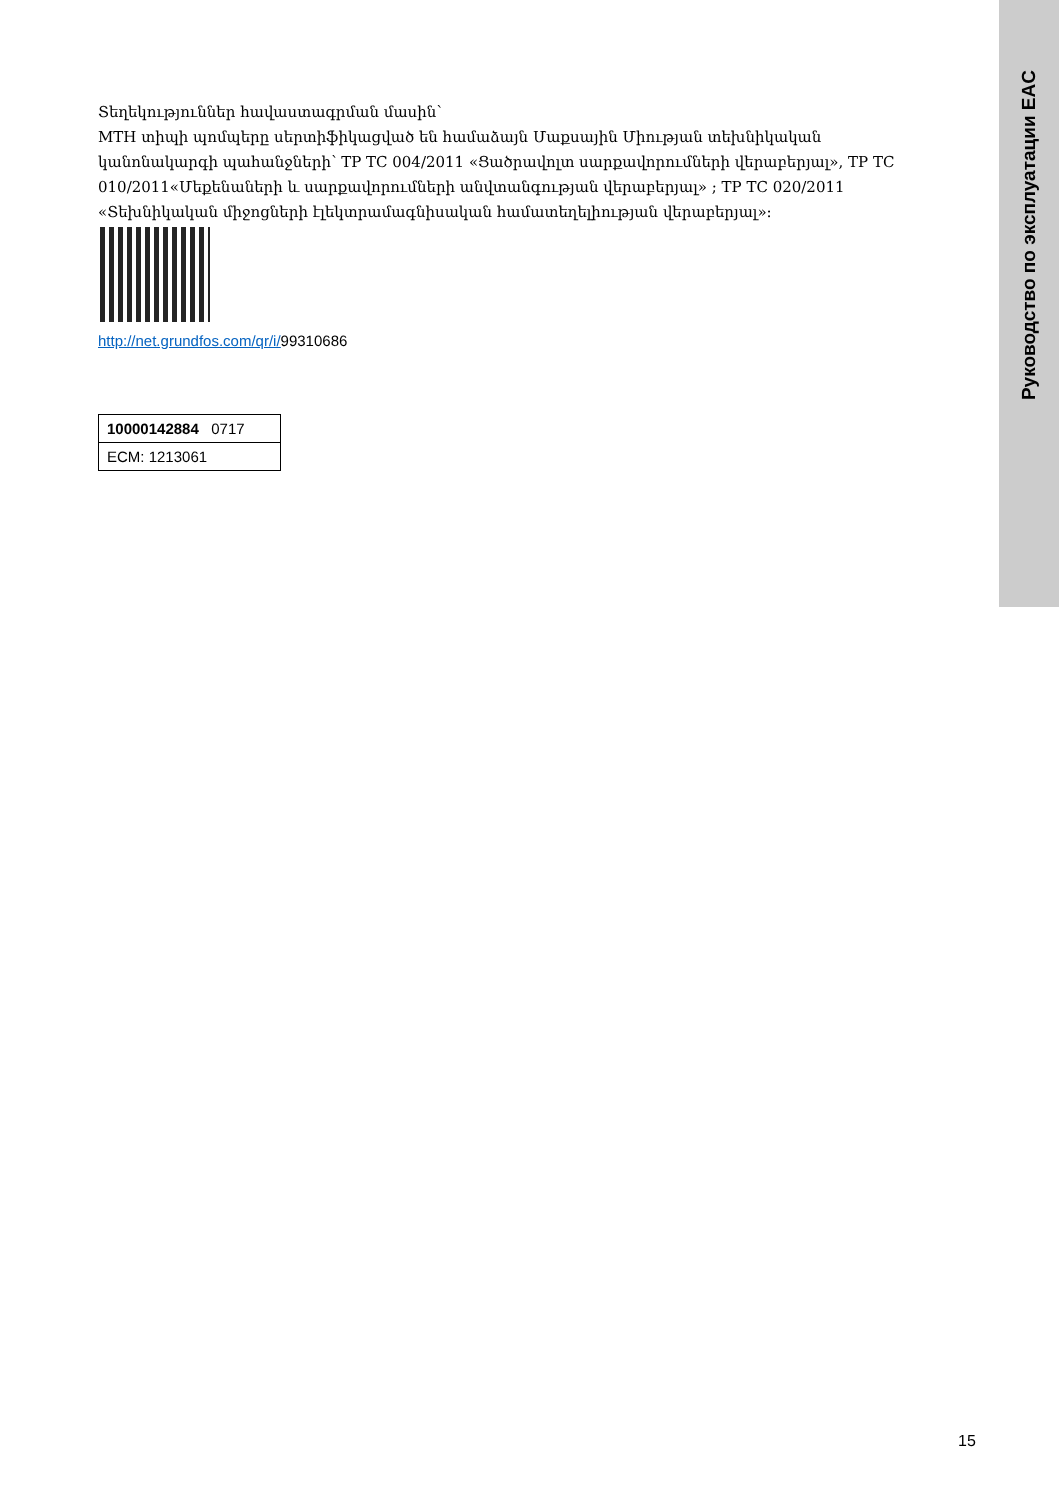Руководство по эксплуатации EAC
Տեղեկություններ հավաստագրման մասին՝
MTH տիպի պոմպերը սերտիֆիկացված են համաձայն Մաքսային Միության տեխնիկական կանոնակարգի պահանջների՝ ТР ТС 004/2011 «Ցածրավոլտ սարքավորումների վերաբերյալ», ТР ТС 010/2011«Մեքենաների և սարքավորումների անվտանգության վերաբերյալ» ; ТР ТС 020/2011 «Տեխնիկական միջոցների էլեկտրամագնիսական համատեղելիության վերաբերյալ»:
http://net.grundfos.com/qr/i/99310686
| 10000142884 0717 |
| ECM: 1213061 |
15